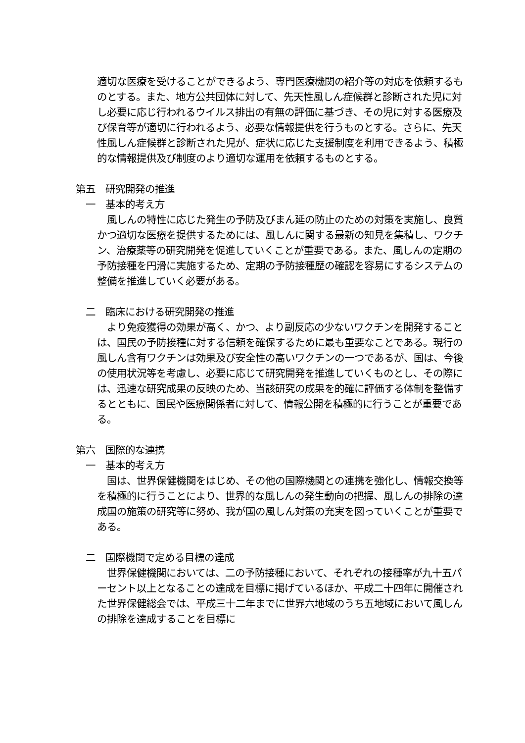適切な医療を受けることができるよう、専門医療機関の紹介等の対応を依頼するものとする。また、地方公共団体に対して、先天性風しん症候群と診断された児に対し必要に応じ行われるウイルス排出の有無の評価に基づき、その児に対する医療及び保育等が適切に行われるよう、必要な情報提供を行うものとする。さらに、先天性風しん症候群と診断された児が、症状に応じた支援制度を利用できるよう、積極的な情報提供及び制度のより適切な運用を依頼するものとする。
第五　研究開発の推進
一　基本的考え方
　風しんの特性に応じた発生の予防及びまん延の防止のための対策を実施し、良質かつ適切な医療を提供するためには、風しんに関する最新の知見を集積し、ワクチン、治療薬等の研究開発を促進していくことが重要である。また、風しんの定期の予防接種を円滑に実施するため、定期の予防接種歴の確認を容易にするシステムの整備を推進していく必要がある。
二　臨床における研究開発の推進
　より免疫獲得の効果が高く、かつ、より副反応の少ないワクチンを開発することは、国民の予防接種に対する信頼を確保するために最も重要なことである。現行の風しん含有ワクチンは効果及び安全性の高いワクチンの一つであるが、国は、今後の使用状況等を考慮し、必要に応じて研究開発を推進していくものとし、その際には、迅速な研究成果の反映のため、当該研究の成果を的確に評価する体制を整備するとともに、国民や医療関係者に対して、情報公開を積極的に行うことが重要である。
第六　国際的な連携
一　基本的考え方
　国は、世界保健機関をはじめ、その他の国際機関との連携を強化し、情報交換等を積極的に行うことにより、世界的な風しんの発生動向の把握、風しんの排除の達成国の施策の研究等に努め、我が国の風しん対策の充実を図っていくことが重要である。
二　国際機関で定める目標の達成
　世界保健機関においては、二の予防接種において、それぞれの接種率が九十五パーセント以上となることの達成を目標に掲げているほか、平成二十四年に開催された世界保健総会では、平成三十二年までに世界六地域のうち五地域において風しんの排除を達成することを目標に